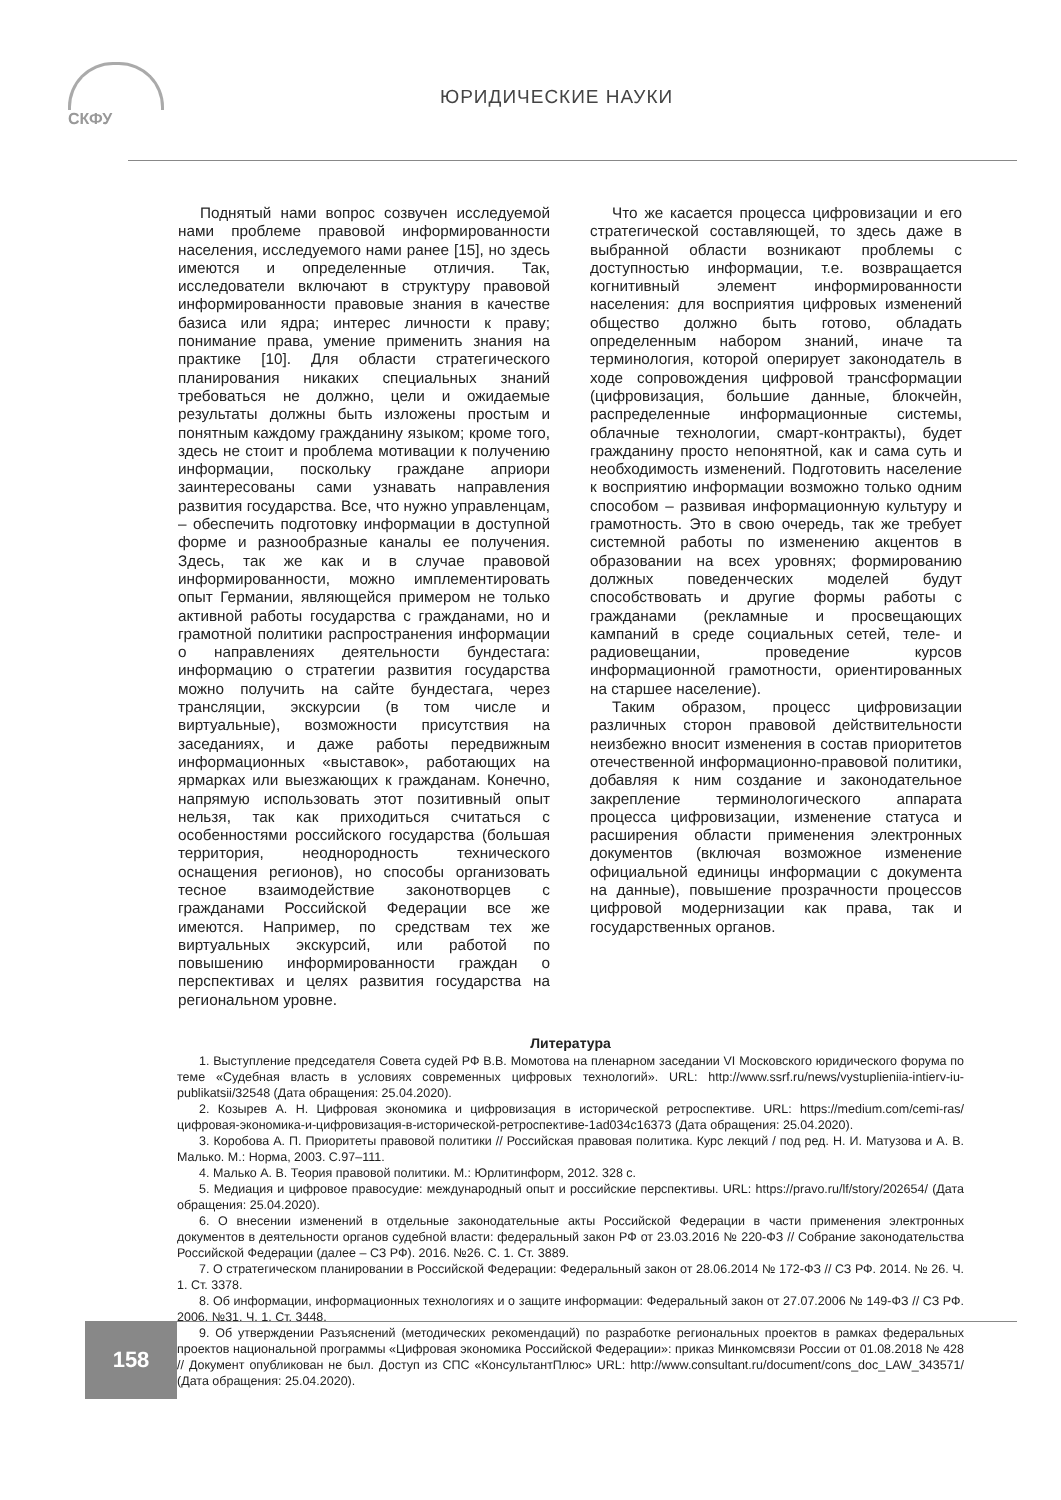СКФУ
ЮРИДИЧЕСКИЕ НАУКИ
Поднятый нами вопрос созвучен исследуемой нами проблеме правовой информированности населения, исследуемого нами ранее [15], но здесь имеются и определенные отличия. Так, исследователи включают в структуру правовой информированности правовые знания в качестве базиса или ядра; интерес личности к праву; понимание права, умение применить знания на практике [10]. Для области стратегического планирования никаких специальных знаний требоваться не должно, цели и ожидаемые результаты должны быть изложены простым и понятным каждому гражданину языком; кроме того, здесь не стоит и проблема мотивации к получению информации, поскольку граждане априори заинтересованы сами узнавать направления развития государства. Все, что нужно управленцам, – обеспечить подготовку информации в доступной форме и разнообразные каналы ее получения. Здесь, так же как и в случае правовой информированности, можно имплементировать опыт Германии, являющейся примером не только активной работы государства с гражданами, но и грамотной политики распространения информации о направлениях деятельности бундестага: информацию о стратегии развития государства можно получить на сайте бундестага, через трансляции, экскурсии (в том числе и виртуальные), возможности присутствия на заседаниях, и даже работы передвижным информационных «выставок», работающих на ярмарках или выезжающих к гражданам. Конечно, напрямую использовать этот позитивный опыт нельзя, так как приходиться считаться с особенностями российского государства (большая территория, неоднородность технического оснащения регионов), но способы организовать тесное взаимодействие законотворцев с гражданами Российской Федерации все же имеются. Например, по средствам тех же виртуальных экскурсий, или работой по повышению информированности граждан о перспективах и целях развития государства на региональном уровне.
Что же касается процесса цифровизации и его стратегической составляющей, то здесь даже в выбранной области возникают проблемы с доступностью информации, т.е. возвращается когнитивный элемент информированности населения: для восприятия цифровых изменений общество должно быть готово, обладать определенным набором знаний, иначе та терминология, которой оперирует законодатель в ходе сопровождения цифровой трансформации (цифровизация, большие данные, блокчейн, распределенные информационные системы, облачные технологии, смарт-контракты), будет гражданину просто непонятной, как и сама суть и необходимость изменений. Подготовить население к восприятию информации возможно только одним способом – развивая информационную культуру и грамотность. Это в свою очередь, так же требует системной работы по изменению акцентов в образовании на всех уровнях; формированию должных поведенческих моделей будут способствовать и другие формы работы с гражданами (рекламные и просвещающих кампаний в среде социальных сетей, теле- и радиовещании, проведение курсов информационной грамотности, ориентированных на старшее население).
Таким образом, процесс цифровизации различных сторон правовой действительности неизбежно вносит изменения в состав приоритетов отечественной информационно-правовой политики, добавляя к ним создание и законодательное закрепление терминологического аппарата процесса цифровизации, изменение статуса и расширения области применения электронных документов (включая возможное изменение официальной единицы информации с документа на данные), повышение прозрачности процессов цифровой модернизации как права, так и государственных органов.
Литература
1. Выступление председателя Совета судей РФ В.В. Момотова на пленарном заседании VI Московского юридического форума по теме «Судебная власть в условиях современных цифровых технологий». URL: http://www.ssrf.ru/news/vystuplieniia-intierv-iu-publikatsii/32548 (Дата обращения: 25.04.2020).
2. Козырев А. Н. Цифровая экономика и цифровизация в исторической ретроспективе. URL: https://medium.com/cemi-ras/цифровая-экономика-и-цифровизация-в-исторической-ретроспективе-1ad034c16373 (Дата обращения: 25.04.2020).
3. Коробова А. П. Приоритеты правовой политики // Российская правовая политика. Курс лекций / под ред. Н. И. Матузова и А. В. Малько. М.: Норма, 2003. С.97–111.
4. Малько А. В. Теория правовой политики. М.: Юрлитинформ, 2012. 328 с.
5. Медиация и цифровое правосудие: международный опыт и российские перспективы. URL: https://pravo.ru/lf/story/202654/ (Дата обращения: 25.04.2020).
6. О внесении изменений в отдельные законодательные акты Российской Федерации в части применения электронных документов в деятельности органов судебной власти: федеральный закон РФ от 23.03.2016 № 220-ФЗ // Собрание законодательства Российской Федерации (далее – СЗ РФ). 2016. №26. С. 1. Ст. 3889.
7. О стратегическом планировании в Российской Федерации: Федеральный закон от 28.06.2014 № 172-ФЗ // СЗ РФ. 2014. № 26. Ч. 1. Ст. 3378.
8. Об информации, информационных технологиях и о защите информации: Федеральный закон от 27.07.2006 № 149-ФЗ // СЗ РФ. 2006. №31. Ч. 1. Ст. 3448.
9. Об утверждении Разъяснений (методических рекомендаций) по разработке региональных проектов в рамках федеральных проектов национальной программы «Цифровая экономика Российской Федерации»: приказ Минкомсвязи России от 01.08.2018 № 428 // Документ опубликован не был. Доступ из СПС «КонсультантПлюс» URL: http://www.consultant.ru/document/cons_doc_LAW_343571/ (Дата обращения: 25.04.2020).
158